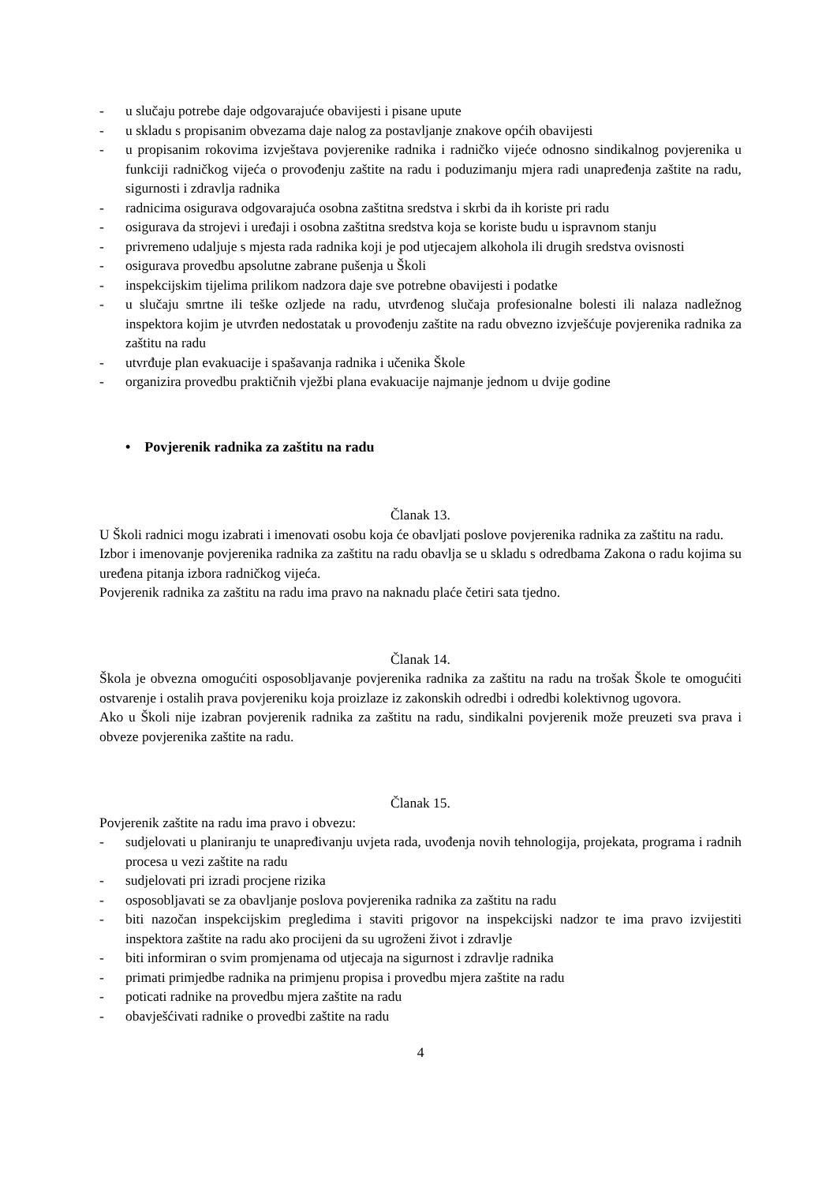- u slučaju potrebe daje odgovarajuće obavijesti i pisane upute
- u skladu s propisanim obvezama daje nalog za postavljanje znakove općih obavijesti
- u propisanim rokovima izvještava povjerenike radnika i radničko vijeće odnosno sindikalnog povjerenika u funkciji radničkog vijeća o provođenju zaštite na radu i poduzimanju mjera radi unapređenja zaštite na radu, sigurnosti i zdravlja radnika
- radnicima osigurava odgovarajuća osobna zaštitna sredstva i skrbi da ih koriste pri radu
- osigurava da strojevi i uređaji i osobna zaštitna sredstva koja se koriste budu u ispravnom stanju
- privremeno udaljuje s mjesta rada radnika koji je pod utjecajem alkohola ili drugih sredstva ovisnosti
- osigurava provedbu apsolutne zabrane pušenja u Školi
- inspekcijskim tijelima prilikom nadzora daje sve potrebne obavijesti i podatke
- u slučaju smrtne ili teške ozljede na radu, utvrđenog slučaja profesionalne bolesti ili nalaza nadležnog inspektora kojim je utvrđen nedostatak u provođenju zaštite na radu obvezno izvješćuje povjerenika radnika za zaštitu na radu
- utvrđuje plan evakuacije i spašavanja radnika i učenika Škole
- organizira provedbu praktičnih vježbi plana evakuacije najmanje jednom u dvije godine
• Povjerenik radnika za zaštitu na radu
Članak 13.
U Školi radnici mogu izabrati i imenovati osobu koja će obavljati poslove povjerenika radnika za zaštitu na radu.
Izbor i imenovanje povjerenika radnika za zaštitu na radu obavlja se u skladu s odredbama Zakona o radu kojima su uređena pitanja izbora radničkog vijeća.
Povjerenik radnika za zaštitu na radu ima pravo na naknadu plaće četiri sata tjedno.
Članak 14.
Škola je obvezna omogućiti osposobljavanje povjerenika radnika za zaštitu na radu na trošak Škole te omogućiti ostvarenje i ostalih prava povjereniku koja proizlaze iz zakonskih odredbi i odredbi kolektivnog ugovora.
Ako u Školi nije izabran povjerenik radnika za zaštitu na radu, sindikalni povjerenik može preuzeti sva prava i obveze povjerenika zaštite na radu.
Članak 15.
Povjerenik zaštite na radu ima pravo i obvezu:
- sudjelovati u planiranju te unapređivanju uvjeta rada, uvođenja novih tehnologija, projekata, programa i radnih procesa u vezi zaštite na radu
- sudjelovati pri izradi procjene rizika
- osposobljavati se za obavljanje poslova povjerenika radnika za zaštitu na radu
- biti nazočan inspekcijskim pregledima i staviti prigovor na inspekcijski nadzor te ima pravo izvijestiti inspektora zaštite na radu ako procijeni da su ugroženi život i zdravlje
- biti informiran o svim promjenama od utjecaja na sigurnost i zdravlje radnika
- primati primjedbe radnika na primjenu propisa i provedbu mjera zaštite na radu
- poticati radnike na provedbu mjera zaštite na radu
- obavješćivati radnike o provedbi zaštite na radu
4